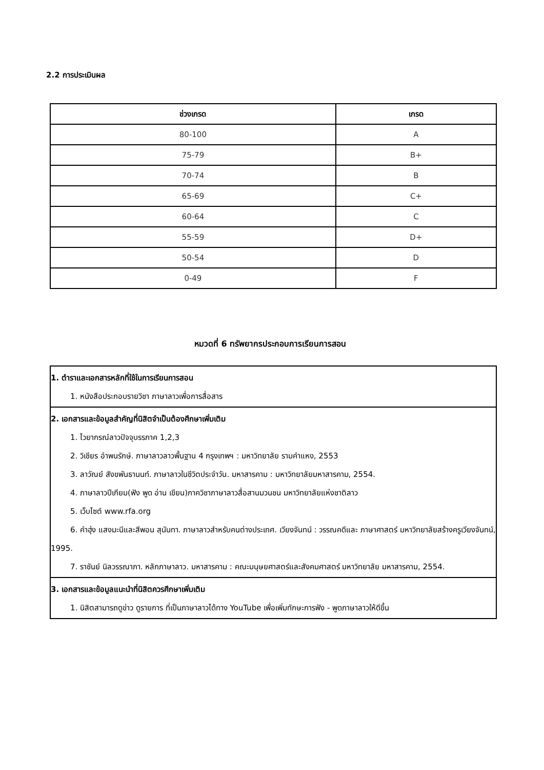2.2 การประเมินผล
| ช่วงเกรด | เกรด |
| --- | --- |
| 80-100 | A |
| 75-79 | B+ |
| 70-74 | B |
| 65-69 | C+ |
| 60-64 | C |
| 55-59 | D+ |
| 50-54 | D |
| 0-49 | F |
หมวดที่ 6 ทรัพยากรประกอบการเรียนการสอน
| 1. ตำราและเอกสารหลักที่ใช้ในการเรียนการสอน 1. หนังสือประกอบรายวิชา ภาษาลาวเพื่อการสื่อสาร |
| 2. เอกสารและข้อมูลสำคัญที่นิสิตจำเป็นต้องศึกษาเพิ่มเติม 1. ไวยากรณ์ลาวปัจจุบรรภาค 1,2,3 2. วิเชียร อำพนรักษ์. ภาษาลาวลาวพื้นฐาน 4 กรุงเทพฯ : มหาวิทยาลัย รามคำแหง, 2553 3. ลาวัณย์ สังขพันธานนท์. ภาษาลาวในชีวิตประจำวัน. มหาสารคาม : มหาวิทยาลัยมหาสารคาม, 2554. 4. ภาษาลาวปีเกียม(ฟัง พูด อ่าน เขียน)ภาควิชาภาษาลาวสื่อสานมวนชน มหาวิทยาลัยแห่งชาติลาว 5. เว็บไซต์ www.rfa.org 6. คำฮุ่ง แสงมะนีและสีพอน สุนันทา. ภาษาลาวสำหรับคนต่างประเทศ. เวียงจันทน์ : วรรณคดีและ ภาษาศาสตร์ มหาวิทยาลัยสร้างครูเวียงจันทน์, 1995. 7. ราชันย์ นิลวรรณาภา. หลักภาษาลาว. มหาสารคาม : คณะมนุษยศาสตร์และสังคมศาสตร์ มหาวิทยาลัย มหาสารคาม, 2554. |
| 3. เอกสารและข้อมูลแนะนำที่นิสิตควรศึกษาเพิ่มเติม 1. นิสิตสามารถดูข่าว ดูรายการ ที่เป็นภาษาลาวได้ทาง YouTube เพื่อเพิ่มทักษะการฟัง - พูดภาษาลาวให้ดีขึ้น |